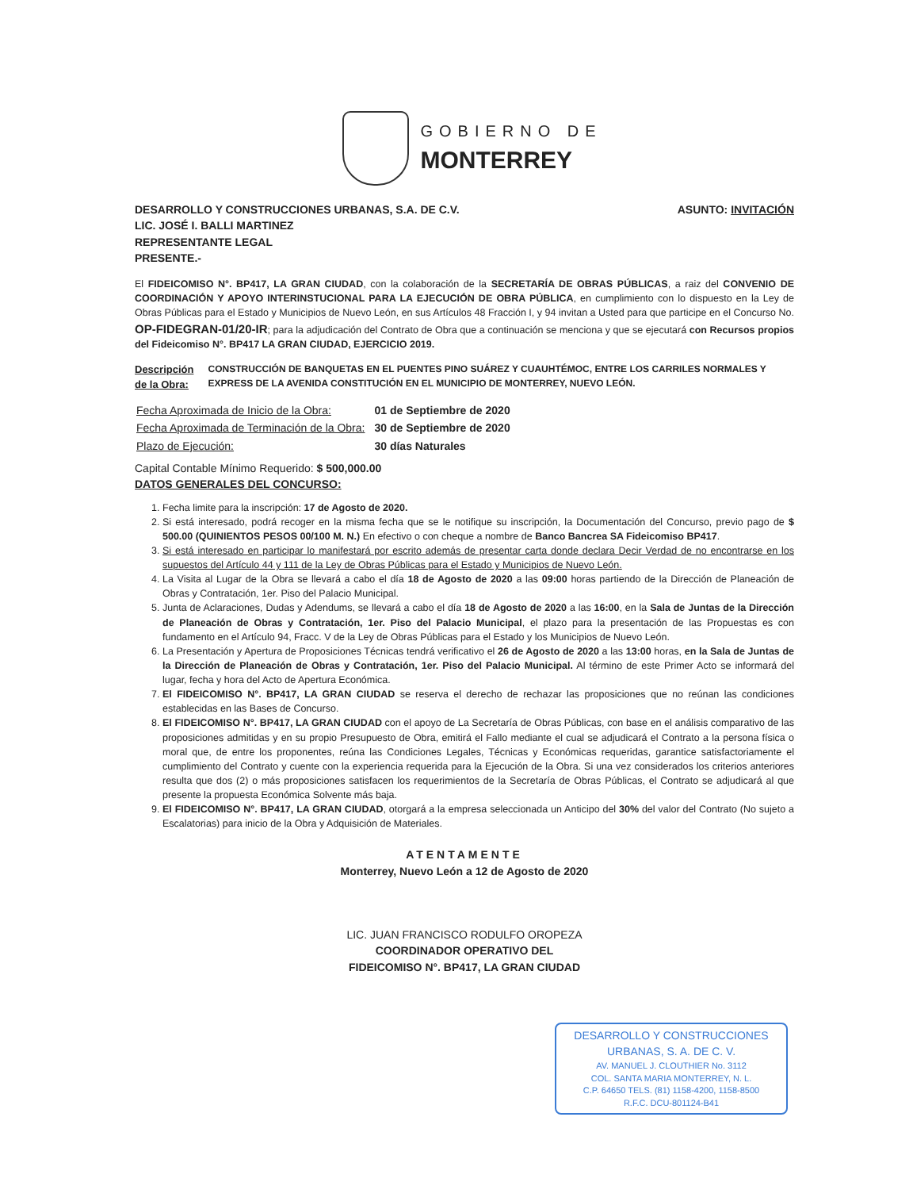GOBIERNO DE
MONTERREY
DESARROLLO Y CONSTRUCCIONES URBANAS, S.A. DE C.V.
LIC. JOSÉ I. BALLI MARTINEZ
REPRESENTANTE LEGAL
PRESENTE.-
ASUNTO: INVITACIÓN
El FIDEICOMISO N°. BP417, LA GRAN CIUDAD, con la colaboración de la SECRETARÍA DE OBRAS PÚBLICAS, a raiz del CONVENIO DE COORDINACIÓN Y APOYO INTERINSTUCIONAL PARA LA EJECUCIÓN DE OBRA PÚBLICA, en cumplimiento con lo dispuesto en la Ley de Obras Públicas para el Estado y Municipios de Nuevo León, en sus Artículos 48 Fracción I, y 94 invitan a Usted para que participe en el Concurso No. OP-FIDEGRAN-01/20-IR; para la adjudicación del Contrato de Obra que a continuación se menciona y que se ejecutará con Recursos propios del Fideicomiso N°. BP417 LA GRAN CIUDAD, EJERCICIO 2019.
Descripción de la Obra: CONSTRUCCIÓN DE BANQUETAS EN EL PUENTES PINO SUÁREZ Y CUAUHTÉMOC, ENTRE LOS CARRILES NORMALES Y EXPRESS DE LA AVENIDA CONSTITUCIÓN EN EL MUNICIPIO DE MONTERREY, NUEVO LEÓN.
| Fecha Aproximada de Inicio de la Obra: | 01 de Septiembre de 2020 |
| Fecha Aproximada de Terminación de la Obra: | 30 de Septiembre de 2020 |
| Plazo de Ejecución: | 30 días Naturales |
Capital Contable Mínimo Requerido: $ 500,000.00
DATOS GENERALES DEL CONCURSO:
1. Fecha limite para la inscripción: 17 de Agosto de 2020.
2. Si está interesado, podrá recoger en la misma fecha que se le notifique su inscripción, la Documentación del Concurso, previo pago de $ 500.00 (QUINIENTOS PESOS 00/100 M. N.) En efectivo o con cheque a nombre de Banco Bancrea SA Fideicomiso BP417.
3. Si está interesado en participar lo manifestará por escrito además de presentar carta donde declara Decir Verdad de no encontrarse en los supuestos del Artículo 44 y 111 de la Ley de Obras Públicas para el Estado y Municipios de Nuevo León.
4. La Visita al Lugar de la Obra se llevará a cabo el día 18 de Agosto de 2020 a las 09:00 horas partiendo de la Dirección de Planeación de Obras y Contratación, 1er. Piso del Palacio Municipal.
5. Junta de Aclaraciones, Dudas y Adendums, se llevará a cabo el día 18 de Agosto de 2020 a las 16:00, en la Sala de Juntas de la Dirección de Planeación de Obras y Contratación, 1er. Piso del Palacio Municipal, el plazo para la presentación de las Propuestas es con fundamento en el Artículo 94, Fracc. V de la Ley de Obras Públicas para el Estado y los Municipios de Nuevo León.
6. La Presentación y Apertura de Proposiciones Técnicas tendrá verificativo el 26 de Agosto de 2020 a las 13:00 horas, en la Sala de Juntas de la Dirección de Planeación de Obras y Contratación, 1er. Piso del Palacio Municipal. Al término de este Primer Acto se informará del lugar, fecha y hora del Acto de Apertura Económica.
7. El FIDEICOMISO N°. BP417, LA GRAN CIUDAD se reserva el derecho de rechazar las proposiciones que no reúnan las condiciones establecidas en las Bases de Concurso.
8. El FIDEICOMISO N°. BP417, LA GRAN CIUDAD con el apoyo de La Secretaría de Obras Públicas, con base en el análisis comparativo de las proposiciones admitidas y en su propio Presupuesto de Obra, emitirá el Fallo mediante el cual se adjudicará el Contrato a la persona física o moral que, de entre los proponentes, reúna las Condiciones Legales, Técnicas y Económicas requeridas, garantice satisfactoriamente el cumplimiento del Contrato y cuente con la experiencia requerida para la Ejecución de la Obra. Si una vez considerados los criterios anteriores resulta que dos (2) o más proposiciones satisfacen los requerimientos de la Secretaría de Obras Públicas, el Contrato se adjudicará al que presente la propuesta Económica Solvente más baja.
9. El FIDEICOMISO N°. BP417, LA GRAN CIUDAD, otorgará a la empresa seleccionada un Anticipo del 30% del valor del Contrato (No sujeto a Escalatorias) para inicio de la Obra y Adquisición de Materiales.
ATENTAMENTE
Monterrey, Nuevo León a 12 de Agosto de 2020
LIC. JUAN FRANCISCO RODULFO OROPEZA
COORDINADOR OPERATIVO DEL
FIDEICOMISO N°. BP417, LA GRAN CIUDAD
DESARROLLO Y CONSTRUCCIONES
URBANAS, S. A. DE C. V.
AV. MANUEL J. CLOUTHIER No. 3112
COL. SANTA MARIA MONTERREY, N. L.
C.P. 64650 TELS. (81) 1158-4200, 1158-8500
R.F.C. DCU-801124-B41